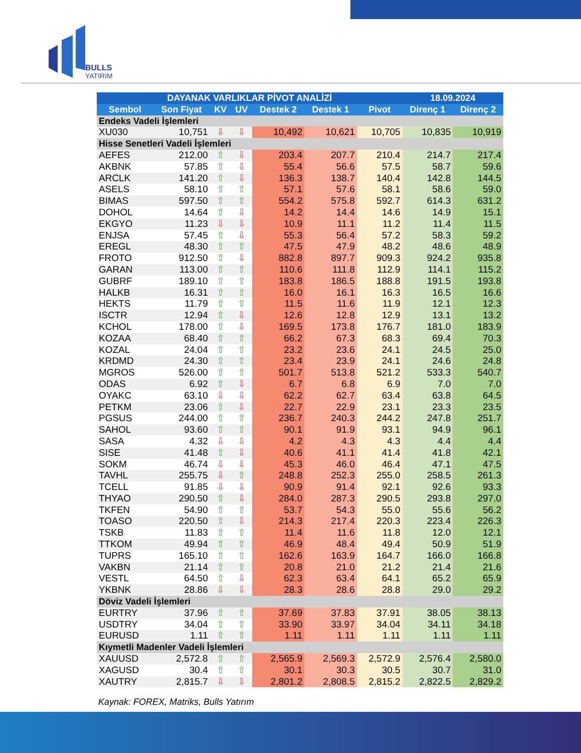BULLS
YATIRIM
| DAYANAK VARLIKLAR PİVOT ANALİZİ | | | | | | | 18.09.2024 | |
| --- | --- | --- | --- | --- | --- | --- | --- | --- |
| Sembol | Son Fiyat | KV | UV | Destek 2 | Destek 1 | Pivot | Direnç 1 | Direnç 2 |
| Endeks Vadeli İşlemleri | | | | | | | | |
| XU030 | 10,751 | ⇩ | ⇩ | 10,492 | 10,621 | 10,705 | 10,835 | 10,919 |
| Hisse Senetleri Vadeli İşlemleri | | | | | | | | |
| AEFES | 212.00 | ⇧ | ⇩ | 203.4 | 207.7 | 210.4 | 214.7 | 217.4 |
| AKBNK | 57.85 | ⇧ | ⇩ | 55.4 | 56.6 | 57.5 | 58.7 | 59.6 |
| ARCLK | 141.20 | ⇧ | ⇩ | 136.3 | 138.7 | 140.4 | 142.8 | 144.5 |
| ASELS | 58.10 | ⇧ | ⇧ | 57.1 | 57.6 | 58.1 | 58.6 | 59.0 |
| BIMAS | 597.50 | ⇧ | ⇧ | 554.2 | 575.8 | 592.7 | 614.3 | 631.2 |
| DOHOL | 14.64 | ⇧ | ⇩ | 14.2 | 14.4 | 14.6 | 14.9 | 15.1 |
| EKGYO | 11.23 | ⇩ | ⇩ | 10.9 | 11.1 | 11.2 | 11.4 | 11.5 |
| ENJSA | 57.45 | ⇧ | ⇩ | 55.3 | 56.4 | 57.2 | 58.3 | 59.2 |
| EREGL | 48.30 | ⇧ | ⇧ | 47.5 | 47.9 | 48.2 | 48.6 | 48.9 |
| FROTO | 912.50 | ⇧ | ⇩ | 882.8 | 897.7 | 909.3 | 924.2 | 935.8 |
| GARAN | 113.00 | ⇧ | ⇧ | 110.6 | 111.8 | 112.9 | 114.1 | 115.2 |
| GUBRF | 189.10 | ⇧ | ⇧ | 183.8 | 186.5 | 188.8 | 191.5 | 193.8 |
| HALKB | 16.31 | ⇧ | ⇧ | 16.0 | 16.1 | 16.3 | 16.5 | 16.6 |
| HEKTS | 11.79 | ⇧ | ⇧ | 11.5 | 11.6 | 11.9 | 12.1 | 12.3 |
| ISCTR | 12.94 | ⇧ | ⇩ | 12.6 | 12.8 | 12.9 | 13.1 | 13.2 |
| KCHOL | 178.00 | ⇧ | ⇩ | 169.5 | 173.8 | 176.7 | 181.0 | 183.9 |
| KOZAA | 68.40 | ⇧ | ⇧ | 66.2 | 67.3 | 68.3 | 69.4 | 70.3 |
| KOZAL | 24.04 | ⇧ | ⇧ | 23.2 | 23.6 | 24.1 | 24.5 | 25.0 |
| KRDMD | 24.30 | ⇧ | ⇧ | 23.4 | 23.9 | 24.1 | 24.6 | 24.8 |
| MGROS | 526.00 | ⇧ | ⇧ | 501.7 | 513.8 | 521.2 | 533.3 | 540.7 |
| ODAS | 6.92 | ⇧ | ⇩ | 6.7 | 6.8 | 6.9 | 7.0 | 7.0 |
| OYAKC | 63.10 | ⇩ | ⇩ | 62.2 | 62.7 | 63.4 | 63.8 | 64.5 |
| PETKM | 23.06 | ⇧ | ⇩ | 22.7 | 22.9 | 23.1 | 23.3 | 23.5 |
| PGSUS | 244.00 | ⇧ | ⇧ | 236.7 | 240.3 | 244.2 | 247.8 | 251.7 |
| SAHOL | 93.60 | ⇧ | ⇧ | 90.1 | 91.9 | 93.1 | 94.9 | 96.1 |
| SASA | 4.32 | ⇩ | ⇩ | 4.2 | 4.3 | 4.3 | 4.4 | 4.4 |
| SISE | 41.48 | ⇧ | ⇩ | 40.6 | 41.1 | 41.4 | 41.8 | 42.1 |
| SOKM | 46.74 | ⇩ | ⇩ | 45.3 | 46.0 | 46.4 | 47.1 | 47.5 |
| TAVHL | 255.75 | ⇩ | ⇧ | 248.8 | 252.3 | 255.0 | 258.5 | 261.3 |
| TCELL | 91.85 | ⇩ | ⇩ | 90.9 | 91.4 | 92.1 | 92.6 | 93.3 |
| THYAO | 290.50 | ⇧ | ⇩ | 284.0 | 287.3 | 290.5 | 293.8 | 297.0 |
| TKFEN | 54.90 | ⇧ | ⇧ | 53.7 | 54.3 | 55.0 | 55.6 | 56.2 |
| TOASO | 220.50 | ⇧ | ⇩ | 214.3 | 217.4 | 220.3 | 223.4 | 226.3 |
| TSKB | 11.83 | ⇧ | ⇧ | 11.4 | 11.6 | 11.8 | 12.0 | 12.1 |
| TTKOM | 49.94 | ⇧ | ⇧ | 46.9 | 48.4 | 49.4 | 50.9 | 51.9 |
| TUPRS | 165.10 | ⇧ | ⇧ | 162.6 | 163.9 | 164.7 | 166.0 | 166.8 |
| VAKBN | 21.14 | ⇧ | ⇧ | 20.8 | 21.0 | 21.2 | 21.4 | 21.6 |
| VESTL | 64.50 | ⇧ | ⇩ | 62.3 | 63.4 | 64.1 | 65.2 | 65.9 |
| YKBNK | 28.86 | ⇩ | ⇩ | 28.3 | 28.6 | 28.8 | 29.0 | 29.2 |
| Döviz Vadeli İşlemleri | | | | | | | | |
| EURTRY | 37.96 | ⇧ | ⇧ | 37.69 | 37.83 | 37.91 | 38.05 | 38.13 |
| USDTRY | 34.04 | ⇧ | ⇧ | 33.90 | 33.97 | 34.04 | 34.11 | 34.18 |
| EURUSD | 1.11 | ⇧ | ⇧ | 1.11 | 1.11 | 1.11 | 1.11 | 1.11 |
| Kıymetli Madenler Vadeli İşlemleri | | | | | | | | |
| XAUUSD | 2,572.8 | ⇧ | ⇧ | 2,565.9 | 2,569.3 | 2,572.9 | 2,576.4 | 2,580.0 |
| XAGUSD | 30.4 | ⇧ | ⇧ | 30.1 | 30.3 | 30.5 | 30.7 | 31.0 |
| XAUTRY | 2,815.7 | ⇩ | ⇩ | 2,801.2 | 2,808.5 | 2,815.2 | 2,822.5 | 2,829.2 |
Kaynak: FOREX, Matriks, Bulls Yatırım